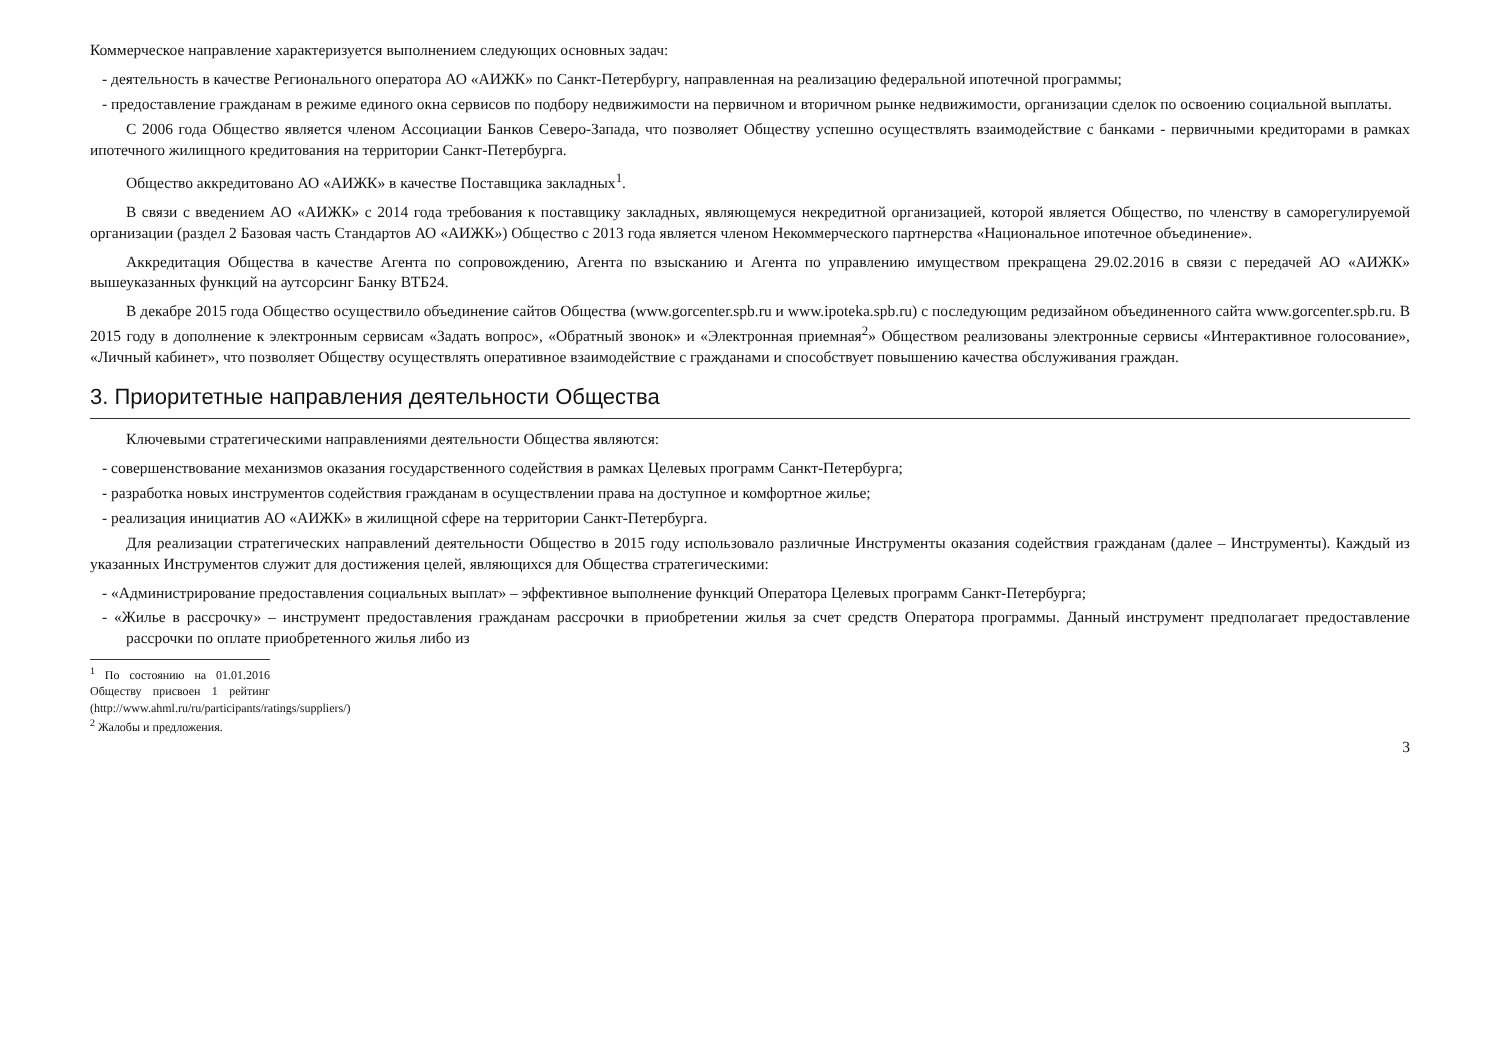Коммерческое направление характеризуется выполнением следующих основных задач:
- деятельность в качестве Регионального оператора АО «АИЖК» по Санкт-Петербургу, направленная на реализацию федеральной ипотечной программы;
- предоставление гражданам в режиме единого окна сервисов по подбору недвижимости на первичном и вторичном рынке недвижимости, организации сделок по освоению социальной выплаты.
С 2006 года Общество является членом Ассоциации Банков Северо-Запада, что позволяет Обществу успешно осуществлять взаимодействие с банками - первичными кредиторами в рамках ипотечного жилищного кредитования на территории Санкт-Петербурга.
Общество аккредитовано АО «АИЖК» в качестве Поставщика закладных<sup>1</sup>.
В связи с введением АО «АИЖК» с 2014 года требования к поставщику закладных, являющемуся некредитной организацией, которой является Общество, по членству в саморегулируемой организации (раздел 2 Базовая часть Стандартов АО «АИЖК») Общество с 2013 года является членом Некоммерческого партнерства «Национальное ипотечное объединение».
Аккредитация Общества в качестве Агента по сопровождению, Агента по взысканию и Агента по управлению имуществом прекращена 29.02.2016 в связи с передачей АО «АИЖК» вышеуказанных функций на аутсорсинг Банку ВТБ24.
В декабре 2015 года Общество осуществило объединение сайтов Общества (www.gorcenter.spb.ru и www.ipoteka.spb.ru) с последующим редизайном объединенного сайта www.gorcenter.spb.ru. В 2015 году в дополнение к электронным сервисам «Задать вопрос», «Обратный звонок» и «Электронная приемная<sup>2</sup>» Обществом реализованы электронные сервисы «Интерактивное голосование», «Личный кабинет», что позволяет Обществу осуществлять оперативное взаимодействие с гражданами и способствует повышению качества обслуживания граждан.
3. Приоритетные направления деятельности Общества
Ключевыми стратегическими направлениями деятельности Общества являются:
- совершенствование механизмов оказания государственного содействия в рамках Целевых программ Санкт-Петербурга;
- разработка новых инструментов содействия гражданам в осуществлении права на доступное и комфортное жилье;
- реализация инициатив АО «АИЖК» в жилищной сфере на территории Санкт-Петербурга.
Для реализации стратегических направлений деятельности Общество в 2015 году использовало различные Инструменты оказания содействия гражданам (далее – Инструменты). Каждый из указанных Инструментов служит для достижения целей, являющихся для Общества стратегическими:
- «Администрирование предоставления социальных выплат» – эффективное выполнение функций Оператора Целевых программ Санкт-Петербурга;
- «Жилье в рассрочку» – инструмент предоставления гражданам рассрочки в приобретении жилья за счет средств Оператора программы. Данный инструмент предполагает предоставление рассрочки по оплате приобретенного жилья либо из
<sup>1</sup> По состоянию на 01.01.2016 Обществу присвоен 1 рейтинг (http://www.ahml.ru/ru/participants/ratings/suppliers/)
<sup>2</sup> Жалобы и предложения.
3